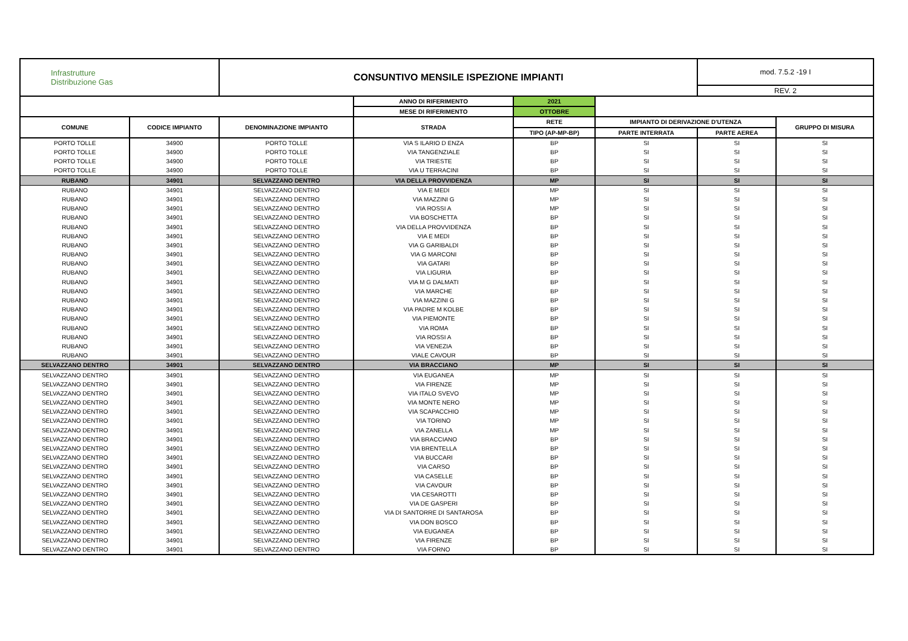| Infrastrutture Distribuzione Gas | | CONSUNTIVO MENSILE ISPEZIONE IMPIANTI | | | | mod. 7.5.2 -19 I | |
| --- | --- | --- | --- | --- | --- | --- | --- |
| | | | | | | REV. 2 | |
| | | | ANNO DI RIFERIMENTO | 2021 | | | |
| | | | MESE DI RIFERIMENTO | OTTOBRE | | | |
| COMUNE | CODICE IMPIANTO | DENOMINAZIONE IMPIANTO | STRADA | RETE | IMPIANTO DI DERIVAZIONE D'UTENZA | | GRUPPO DI MISURA |
| | | | | TIPO (AP-MP-BP) | PARTE INTERRATA | PARTE AEREA | |
| PORTO TOLLE | 34900 | PORTO TOLLE | VIA S ILARIO D ENZA | BP | SI | SI | SI |
| PORTO TOLLE | 34900 | PORTO TOLLE | VIA TANGENZIALE | BP | SI | SI | SI |
| PORTO TOLLE | 34900 | PORTO TOLLE | VIA TRIESTE | BP | SI | SI | SI |
| PORTO TOLLE | 34900 | PORTO TOLLE | VIA U TERRACINI | BP | SI | SI | SI |
| RUBANO | 34901 | SELVAZZANO DENTRO | VIA DELLA PROVVIDENZA | MP | SI | SI | SI |
| RUBANO | 34901 | SELVAZZANO DENTRO | VIA E MEDI | MP | SI | SI | SI |
| RUBANO | 34901 | SELVAZZANO DENTRO | VIA MAZZINI G | MP | SI | SI | SI |
| RUBANO | 34901 | SELVAZZANO DENTRO | VIA ROSSI A | MP | SI | SI | SI |
| RUBANO | 34901 | SELVAZZANO DENTRO | VIA BOSCHETTA | BP | SI | SI | SI |
| RUBANO | 34901 | SELVAZZANO DENTRO | VIA DELLA PROVVIDENZA | BP | SI | SI | SI |
| RUBANO | 34901 | SELVAZZANO DENTRO | VIA E MEDI | BP | SI | SI | SI |
| RUBANO | 34901 | SELVAZZANO DENTRO | VIA G GARIBALDI | BP | SI | SI | SI |
| RUBANO | 34901 | SELVAZZANO DENTRO | VIA G MARCONI | BP | SI | SI | SI |
| RUBANO | 34901 | SELVAZZANO DENTRO | VIA GATARI | BP | SI | SI | SI |
| RUBANO | 34901 | SELVAZZANO DENTRO | VIA LIGURIA | BP | SI | SI | SI |
| RUBANO | 34901 | SELVAZZANO DENTRO | VIA M G DALMATI | BP | SI | SI | SI |
| RUBANO | 34901 | SELVAZZANO DENTRO | VIA MARCHE | BP | SI | SI | SI |
| RUBANO | 34901 | SELVAZZANO DENTRO | VIA MAZZINI G | BP | SI | SI | SI |
| RUBANO | 34901 | SELVAZZANO DENTRO | VIA PADRE M KOLBE | BP | SI | SI | SI |
| RUBANO | 34901 | SELVAZZANO DENTRO | VIA PIEMONTE | BP | SI | SI | SI |
| RUBANO | 34901 | SELVAZZANO DENTRO | VIA ROMA | BP | SI | SI | SI |
| RUBANO | 34901 | SELVAZZANO DENTRO | VIA ROSSI A | BP | SI | SI | SI |
| RUBANO | 34901 | SELVAZZANO DENTRO | VIA VENEZIA | BP | SI | SI | SI |
| RUBANO | 34901 | SELVAZZANO DENTRO | VIALE CAVOUR | BP | SI | SI | SI |
| SELVAZZANO DENTRO | 34901 | SELVAZZANO DENTRO | VIA BRACCIANO | MP | SI | SI | SI |
| SELVAZZANO DENTRO | 34901 | SELVAZZANO DENTRO | VIA EUGANEA | MP | SI | SI | SI |
| SELVAZZANO DENTRO | 34901 | SELVAZZANO DENTRO | VIA FIRENZE | MP | SI | SI | SI |
| SELVAZZANO DENTRO | 34901 | SELVAZZANO DENTRO | VIA ITALO SVEVO | MP | SI | SI | SI |
| SELVAZZANO DENTRO | 34901 | SELVAZZANO DENTRO | VIA MONTE NERO | MP | SI | SI | SI |
| SELVAZZANO DENTRO | 34901 | SELVAZZANO DENTRO | VIA SCAPACCHIO | MP | SI | SI | SI |
| SELVAZZANO DENTRO | 34901 | SELVAZZANO DENTRO | VIA TORINO | MP | SI | SI | SI |
| SELVAZZANO DENTRO | 34901 | SELVAZZANO DENTRO | VIA ZANELLA | MP | SI | SI | SI |
| SELVAZZANO DENTRO | 34901 | SELVAZZANO DENTRO | VIA BRACCIANO | BP | SI | SI | SI |
| SELVAZZANO DENTRO | 34901 | SELVAZZANO DENTRO | VIA BRENTELLA | BP | SI | SI | SI |
| SELVAZZANO DENTRO | 34901 | SELVAZZANO DENTRO | VIA BUCCARI | BP | SI | SI | SI |
| SELVAZZANO DENTRO | 34901 | SELVAZZANO DENTRO | VIA CARSO | BP | SI | SI | SI |
| SELVAZZANO DENTRO | 34901 | SELVAZZANO DENTRO | VIA CASELLE | BP | SI | SI | SI |
| SELVAZZANO DENTRO | 34901 | SELVAZZANO DENTRO | VIA CAVOUR | BP | SI | SI | SI |
| SELVAZZANO DENTRO | 34901 | SELVAZZANO DENTRO | VIA CESAROTTI | BP | SI | SI | SI |
| SELVAZZANO DENTRO | 34901 | SELVAZZANO DENTRO | VIA DE GASPERI | BP | SI | SI | SI |
| SELVAZZANO DENTRO | 34901 | SELVAZZANO DENTRO | VIA DI SANTORRE DI SANTAROSA | BP | SI | SI | SI |
| SELVAZZANO DENTRO | 34901 | SELVAZZANO DENTRO | VIA DON BOSCO | BP | SI | SI | SI |
| SELVAZZANO DENTRO | 34901 | SELVAZZANO DENTRO | VIA EUGANEA | BP | SI | SI | SI |
| SELVAZZANO DENTRO | 34901 | SELVAZZANO DENTRO | VIA FIRENZE | BP | SI | SI | SI |
| SELVAZZANO DENTRO | 34901 | SELVAZZANO DENTRO | VIA FORNO | BP | SI | SI | SI |